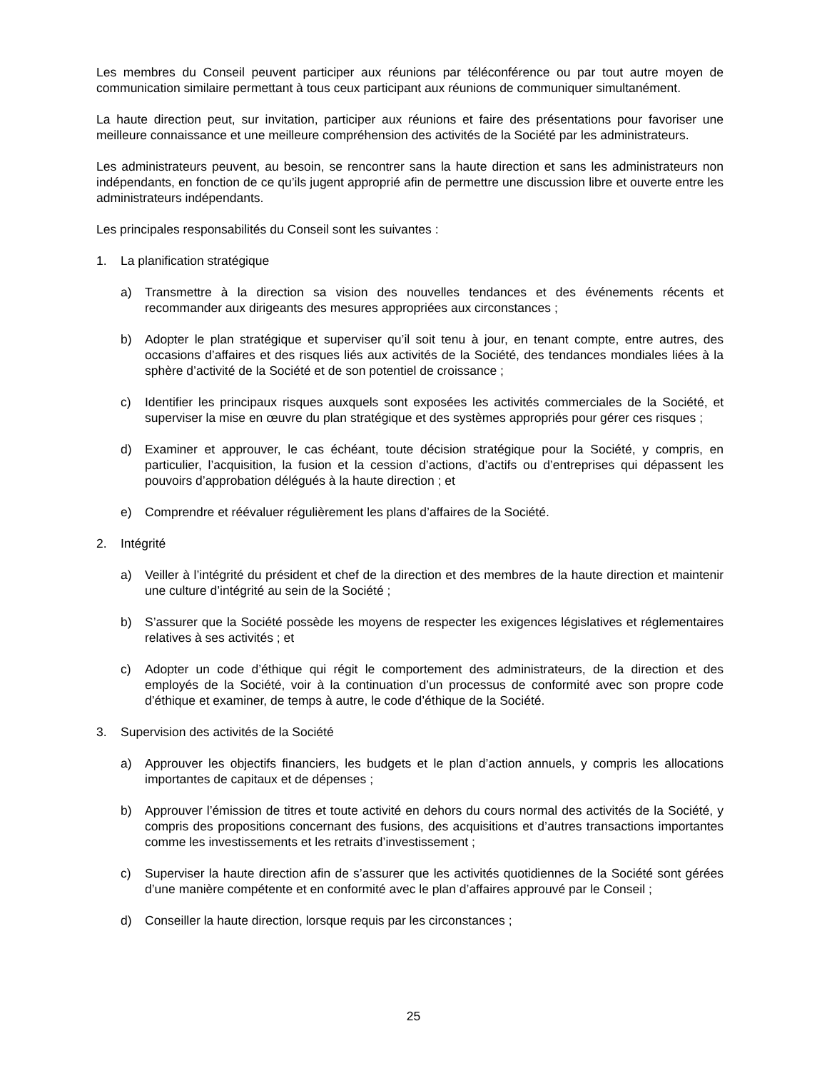Les membres du Conseil peuvent participer aux réunions par téléconférence ou par tout autre moyen de communication similaire permettant à tous ceux participant aux réunions de communiquer simultanément.
La haute direction peut, sur invitation, participer aux réunions et faire des présentations pour favoriser une meilleure connaissance et une meilleure compréhension des activités de la Société par les administrateurs.
Les administrateurs peuvent, au besoin, se rencontrer sans la haute direction et sans les administrateurs non indépendants, en fonction de ce qu’ils jugent approprié afin de permettre une discussion libre et ouverte entre les administrateurs indépendants.
Les principales responsabilités du Conseil sont les suivantes :
1. La planification stratégique
a) Transmettre à la direction sa vision des nouvelles tendances et des événements récents et recommander aux dirigeants des mesures appropriées aux circonstances ;
b) Adopter le plan stratégique et superviser qu’il soit tenu à jour, en tenant compte, entre autres, des occasions d’affaires et des risques liés aux activités de la Société, des tendances mondiales liées à la sphère d’activité de la Société et de son potentiel de croissance ;
c) Identifier les principaux risques auxquels sont exposées les activités commerciales de la Société, et superviser la mise en œuvre du plan stratégique et des systèmes appropriés pour gérer ces risques ;
d) Examiner et approuver, le cas échéant, toute décision stratégique pour la Société, y compris, en particulier, l’acquisition, la fusion et la cession d’actions, d’actifs ou d’entreprises qui dépassent les pouvoirs d’approbation délégués à la haute direction ; et
e) Comprendre et réévaluer régulièrement les plans d’affaires de la Société.
2. Intégrité
a) Veiller à l’intégrité du président et chef de la direction et des membres de la haute direction et maintenir une culture d’intégrité au sein de la Société ;
b) S’assurer que la Société possède les moyens de respecter les exigences législatives et réglementaires relatives à ses activités ; et
c) Adopter un code d’éthique qui régit le comportement des administrateurs, de la direction et des employés de la Société, voir à la continuation d’un processus de conformité avec son propre code d’éthique et examiner, de temps à autre, le code d’éthique de la Société.
3. Supervision des activités de la Société
a) Approuver les objectifs financiers, les budgets et le plan d’action annuels, y compris les allocations importantes de capitaux et de dépenses ;
b) Approuver l’émission de titres et toute activité en dehors du cours normal des activités de la Société, y compris des propositions concernant des fusions, des acquisitions et d’autres transactions importantes comme les investissements et les retraits d’investissement ;
c) Superviser la haute direction afin de s’assurer que les activités quotidiennes de la Société sont gérées d’une manière compétente et en conformité avec le plan d’affaires approuvé par le Conseil ;
d) Conseiller la haute direction, lorsque requis par les circonstances ;
25